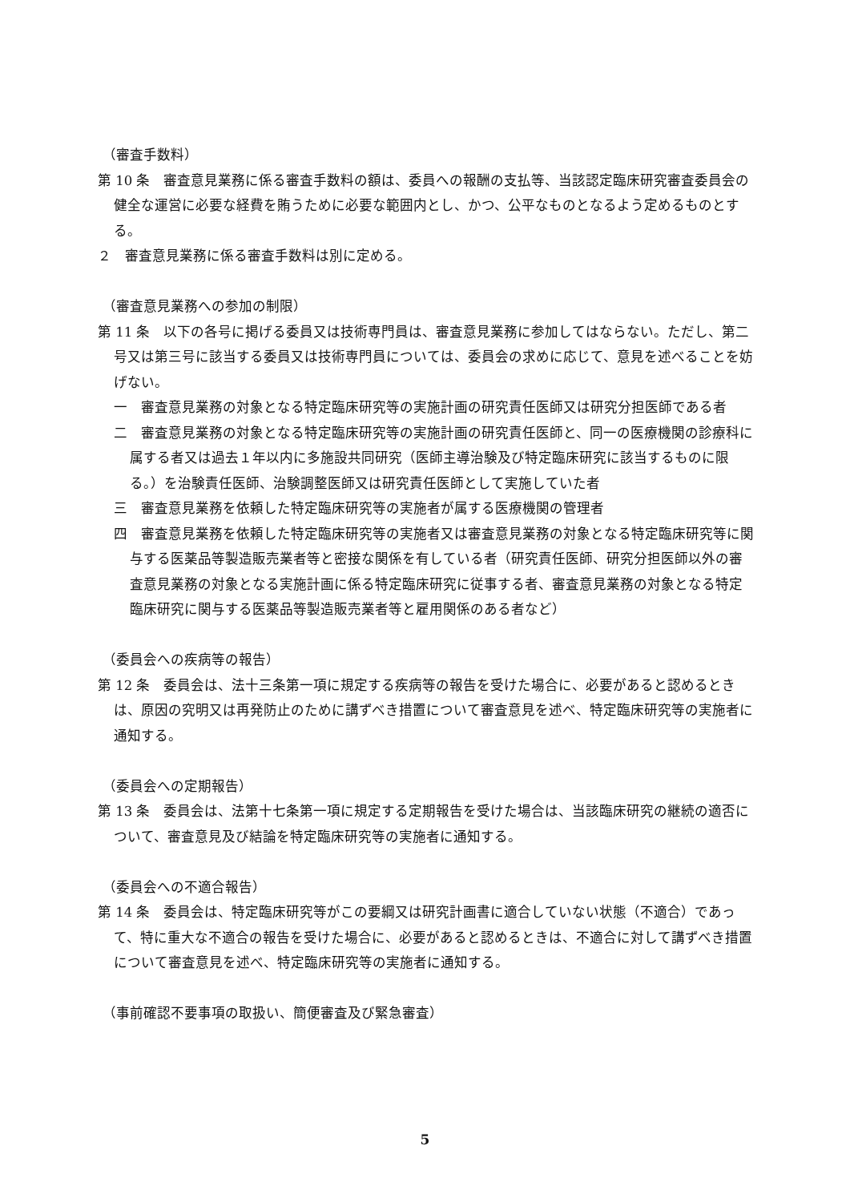（審査手数料）
第 10 条　審査意見業務に係る審査手数料の額は、委員への報酬の支払等、当該認定臨床研究審査委員会の健全な運営に必要な経費を賄うために必要な範囲内とし、かつ、公平なものとなるよう定めるものとする。
２　審査意見業務に係る審査手数料は別に定める。
（審査意見業務への参加の制限）
第 11 条　以下の各号に掲げる委員又は技術専門員は、審査意見業務に参加してはならない。ただし、第二号又は第三号に該当する委員又は技術専門員については、委員会の求めに応じて、意見を述べることを妨げない。
一　審査意見業務の対象となる特定臨床研究等の実施計画の研究責任医師又は研究分担医師である者
二　審査意見業務の対象となる特定臨床研究等の実施計画の研究責任医師と、同一の医療機関の診療科に属する者又は過去１年以内に多施設共同研究（医師主導治験及び特定臨床研究に該当するものに限る。）を治験責任医師、治験調整医師又は研究責任医師として実施していた者
三　審査意見業務を依頼した特定臨床研究等の実施者が属する医療機関の管理者
四　審査意見業務を依頼した特定臨床研究等の実施者又は審査意見業務の対象となる特定臨床研究等に関与する医薬品等製造販売業者等と密接な関係を有している者（研究責任医師、研究分担医師以外の審査意見業務の対象となる実施計画に係る特定臨床研究に従事する者、審査意見業務の対象となる特定臨床研究に関与する医薬品等製造販売業者等と雇用関係のある者など）
（委員会への疾病等の報告）
第 12 条　委員会は、法十三条第一項に規定する疾病等の報告を受けた場合に、必要があると認めるときは、原因の究明又は再発防止のために講ずべき措置について審査意見を述べ、特定臨床研究等の実施者に通知する。
（委員会への定期報告）
第 13 条　委員会は、法第十七条第一項に規定する定期報告を受けた場合は、当該臨床研究の継続の適否について、審査意見及び結論を特定臨床研究等の実施者に通知する。
（委員会への不適合報告）
第 14 条　委員会は、特定臨床研究等がこの要綱又は研究計画書に適合していない状態（不適合）であって、特に重大な不適合の報告を受けた場合に、必要があると認めるときは、不適合に対して講ずべき措置について審査意見を述べ、特定臨床研究等の実施者に通知する。
（事前確認不要事項の取扱い、簡便審査及び緊急審査）
5